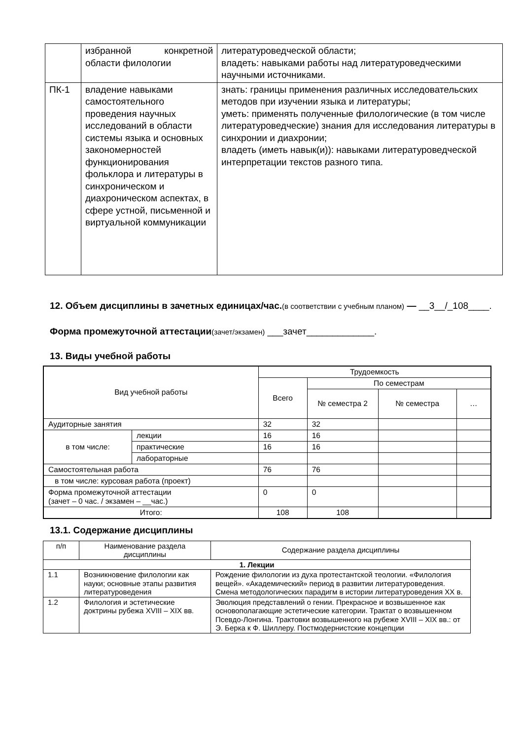| | избранной конкретной области филологии | литературоведческой области; владеть: навыками работы над литературоведческими научными источниками. |
| ПК-1 | владение навыками самостоятельного проведения научных исследований в области системы языка и основных закономерностей функционирования фольклора и литературы в синхроническом и диахроническом аспектах, в сфере устной, письменной и виртуальной коммуникации | знать: границы применения различных исследовательских методов при изучении языка и литературы; уметь: применять полученные филологические (в том числе литературоведческие) знания для исследования литературы в синхронии и диахронии; владеть (иметь навык(и)): навыками литературоведческой интерпретации текстов разного типа. |
12. Объем дисциплины в зачетных единицах/час.(в соответствии с учебным планом) — __3__/_108____.
Форма промежуточной аттестации(зачет/экзамен) ___зачет_____________.
13. Виды учебной работы
| Вид учебной работы | | Трудоемкость | | | |
| --- | --- | --- | --- | --- | --- |
| | | Всего | По семестрам | | |
| | | | № семестра 2 | № семестра | … |
| Аудиторные занятия | | 32 | 32 | | |
| в том числе: | лекции | 16 | 16 | | |
| | практические | 16 | 16 | | |
| | лабораторные | | | | |
| Самостоятельная работа | | 76 | 76 | | |
| в том числе: курсовая работа (проект) | | | | | |
| Форма промежуточной аттестации (зачет – 0 час. / экзамен – __час.) | | 0 | 0 | | |
| Итого: | | 108 | 108 | | |
13.1. Содержание дисциплины
| п/п | Наименование раздела дисциплины | Содержание раздела дисциплины |
| --- | --- | --- |
| 1. Лекции | | |
| 1.1 | Возникновение филологии как науки; основные этапы развития литературоведения | Рождение филологии из духа протестантской теологии. «Филология вещей». «Академический» период в развитии литературоведения. Смена методологических парадигм в истории литературоведения XX в. |
| 1.2 | Филология и эстетические доктрины рубежа XVIII – XIX вв. | Эволюция представлений о гении. Прекрасное и возвышенное как основополагающие эстетические категории. Трактат о возвышенном Псевдо-Лонгина. Трактовки возвышенного на рубеже XVIII – XIX вв.: от Э. Берка к Ф. Шиллеру. Постмодернистские концепции |